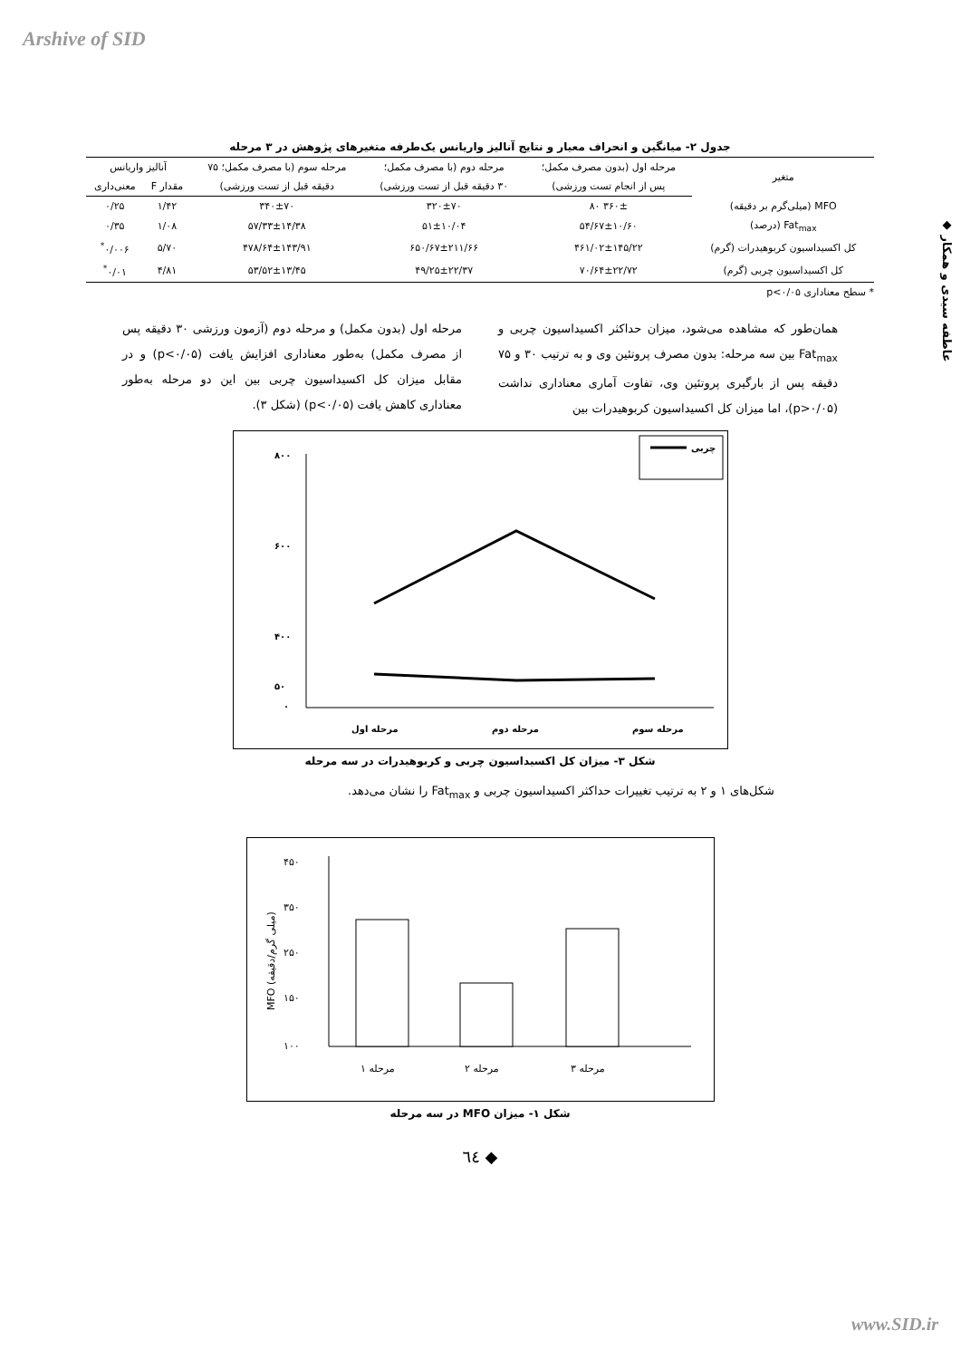Arshive of SID
◆ عاطفه سیدی و همکار
جدول ۲- میانگین و انحراف معیار و نتایج آنالیز واریانس یک‌طرفه متغیرهای پژوهش در ۳ مرحله
| متغیر | مرحله اول (بدون مصرف مکمل؛ | مرحله دوم (با مصرف مکمل؛ | مرحله سوم (با مصرف مکمل؛ ۷۵ | آنالیز واریانس | |
| --- | --- | --- | --- | --- | --- |
| | پس از انجام تست ورزشی) | ۳۰ دقیقه قبل از تست ورزشی) | دقیقه قبل از تست ورزشی) | مقدار F | معنی‌داری |
| MFO (میلی‌گرم بر دقیقه) | ۳۶۰± ۸۰ | ۳۲۰±۷۰ | ۳۴۰±۷۰ | ۱/۴۲ | ۰/۲۵ |
| Fat<sub>max</sub> (درصد) | ۵۴/۶۷±۱۰/۶۰ | ۵۱±۱۰/۰۴ | ۵۷/۳۳±۱۴/۳۸ | ۱/۰۸ | ۰/۳۵ |
| کل اکسیداسیون کربوهیدرات (گرم) | ۴۶۱/۰۲±۱۴۵/۲۲ | ۶۵۰/۶۷±۲۱۱/۶۶ | ۴۷۸/۶۴±۱۴۳/۹۱ | ۵/۷۰ | ۰/۰۰۶<sup>*</sup> |
| کل اکسیداسیون چربی (گرم) | ۷۰/۶۴±۲۲/۷۲ | ۴۹/۲۵±۲۲/۳۷ | ۵۳/۵۲±۱۳/۴۵ | ۴/۸۱ | ۰/۰۱<sup>*</sup> |
* سطح معناداری p<۰/۰۵
همان‌طور که مشاهده می‌شود، میزان حداکثر اکسیداسیون چربی و Fat<sub>max</sub> بین سه مرحله: بدون مصرف پروتئین وی و به ترتیب ۳۰ و ۷۵ دقیقه پس از بارگیری پروتئین وی، تفاوت آماری معناداری نداشت (p>۰/۰۵)، اما میزان کل اکسیداسیون کربوهیدرات بین
مرحله اول (بدون مکمل) و مرحله دوم (آزمون ورزشی ۳۰ دقیقه پس از مصرف مکمل) به‌طور معناداری افزایش یافت (p<۰/۰۵) و در مقابل میزان کل اکسیداسیون چربی بین این دو مرحله به‌طور معناداری کاهش یافت (p<۰/۰۵) (شکل ۳).
چربی
۸۰۰
۶۰۰
۴۰۰
۵۰
۰
مرحله اول
مرحله دوم
مرحله سوم
شکل ۳- میزان کل اکسیداسیون چربی و کربوهیدرات در سه مرحله
شکل‌های ۱ و ۲ به ترتیب تغییرات حداکثر اکسیداسیون چربی و Fat<sub>max</sub> را نشان می‌دهد.
۴۵۰
۳۵۰
۲۵۰
۱۵۰
۱۰۰
MFO (میلی گرم/دقیقه)
مرحله ۱
مرحله ۲
مرحله ۳
شکل ۱- میزان MFO در سه مرحله
◆ ٦٤
www.SID.ir